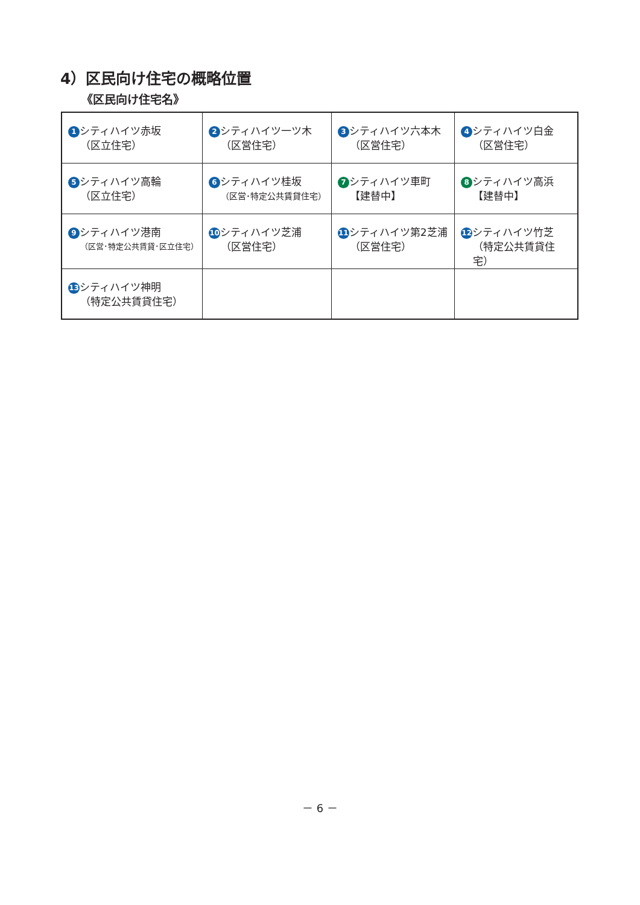4）区民向け住宅の概略位置
《区民向け住宅名》
| 1 シティハイツ赤坂 （区立住宅） | 2 シティハイツ一ツ木 （区営住宅） | 3 シティハイツ六本木 （区営住宅） | 4 シティハイツ白金 （区営住宅） |
| 5 シティハイツ高輪 （区立住宅） | 6 シティハイツ桂坂 （区営･特定公共賃貸住宅） | 7 シティハイツ車町 【建替中】 | 8 シティハイツ高浜 【建替中】 |
| 9 シティハイツ港南 （区営･特定公共賃貸･区立住宅） | 10 シティハイツ芝浦 （区営住宅） | 11 シティハイツ第2芝浦 （区営住宅） | 12 シティハイツ竹芝 （特定公共賃貸住宅） |
| 13 シティハイツ神明 （特定公共賃貸住宅） | | | |
－ 6 －